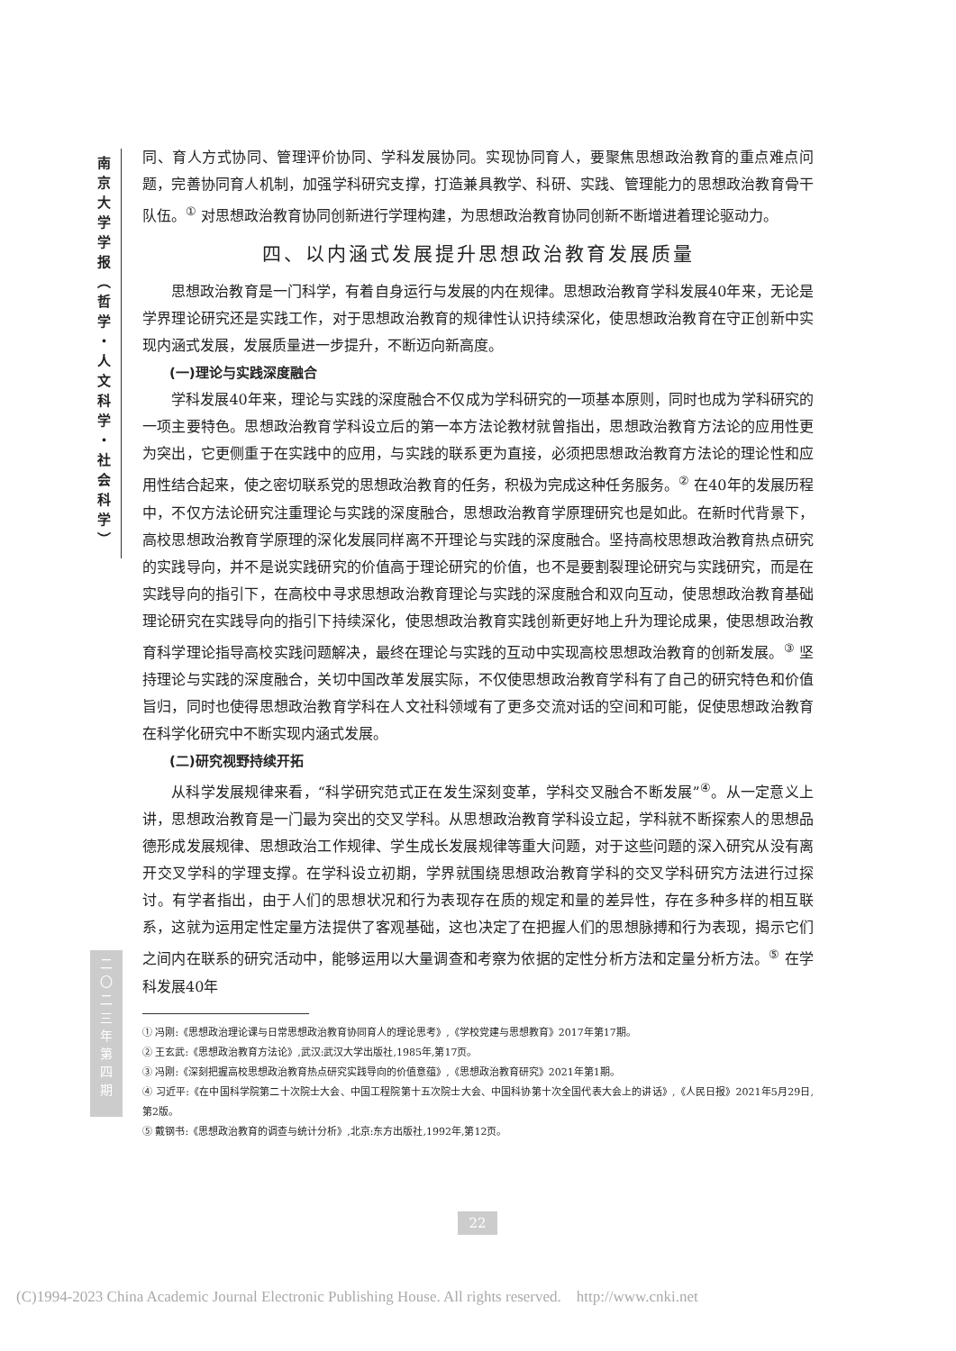南
京
大
学
学
报
︵
哲
学
・
人
文
科
学
・
社
会
科
学
︶
二
〇
二
三
年
第
四
期
同、育人方式协同、管理评价协同、学科发展协同。实现协同育人，要聚焦思想政治教育的重点难点问题，完善协同育人机制，加强学科研究支撑，打造兼具教学、科研、实践、管理能力的思想政治教育骨干队伍。<sup>①</sup> 对思想政治教育协同创新进行学理构建，为思想政治教育协同创新不断增进着理论驱动力。
四、以内涵式发展提升思想政治教育发展质量
思想政治教育是一门科学，有着自身运行与发展的内在规律。思想政治教育学科发展40年来，无论是学界理论研究还是实践工作，对于思想政治教育的规律性认识持续深化，使思想政治教育在守正创新中实现内涵式发展，发展质量进一步提升，不断迈向新高度。
(一)理论与实践深度融合
学科发展40年来，理论与实践的深度融合不仅成为学科研究的一项基本原则，同时也成为学科研究的一项主要特色。思想政治教育学科设立后的第一本方法论教材就曾指出，思想政治教育方法论的应用性更为突出，它更侧重于在实践中的应用，与实践的联系更为直接，必须把思想政治教育方法论的理论性和应用性结合起来，使之密切联系党的思想政治教育的任务，积极为完成这种任务服务。<sup>②</sup> 在40年的发展历程中，不仅方法论研究注重理论与实践的深度融合，思想政治教育学原理研究也是如此。在新时代背景下，高校思想政治教育学原理的深化发展同样离不开理论与实践的深度融合。坚持高校思想政治教育热点研究的实践导向，并不是说实践研究的价值高于理论研究的价值，也不是要割裂理论研究与实践研究，而是在实践导向的指引下，在高校中寻求思想政治教育理论与实践的深度融合和双向互动，使思想政治教育基础理论研究在实践导向的指引下持续深化，使思想政治教育实践创新更好地上升为理论成果，使思想政治教育科学理论指导高校实践问题解决，最终在理论与实践的互动中实现高校思想政治教育的创新发展。<sup>③</sup> 坚持理论与实践的深度融合，关切中国改革发展实际，不仅使思想政治教育学科有了自己的研究特色和价值旨归，同时也使得思想政治教育学科在人文社科领域有了更多交流对话的空间和可能，促使思想政治教育在科学化研究中不断实现内涵式发展。
(二)研究视野持续开拓
从科学发展规律来看，“科学研究范式正在发生深刻变革，学科交叉融合不断发展”<sup>④</sup>。从一定意义上讲，思想政治教育是一门最为突出的交叉学科。从思想政治教育学科设立起，学科就不断探索人的思想品德形成发展规律、思想政治工作规律、学生成长发展规律等重大问题，对于这些问题的深入研究从没有离开交叉学科的学理支撑。在学科设立初期，学界就围绕思想政治教育学科的交叉学科研究方法进行过探讨。有学者指出，由于人们的思想状况和行为表现存在质的规定和量的差异性，存在多种多样的相互联系，这就为运用定性定量方法提供了客观基础，这也决定了在把握人们的思想脉搏和行为表现，揭示它们之间内在联系的研究活动中，能够运用以大量调查和考察为依据的定性分析方法和定量分析方法。<sup>⑤</sup> 在学科发展40年
① 冯刚:《思想政治理论课与日常思想政治教育协同育人的理论思考》,《学校党建与思想教育》2017年第17期。
② 王玄武:《思想政治教育方法论》,武汉:武汉大学出版社,1985年,第17页。
③ 冯刚:《深刻把握高校思想政治教育热点研究实践导向的价值意蕴》,《思想政治教育研究》2021年第1期。
④ 习近平:《在中国科学院第二十次院士大会、中国工程院第十五次院士大会、中国科协第十次全国代表大会上的讲话》,《人民日报》2021年5月29日,第2版。
⑤ 戴钢书:《思想政治教育的调查与统计分析》,北京:东方出版社,1992年,第12页。
22
(C)1994-2023 China Academic Journal Electronic Publishing House. All rights reserved. http://www.cnki.net